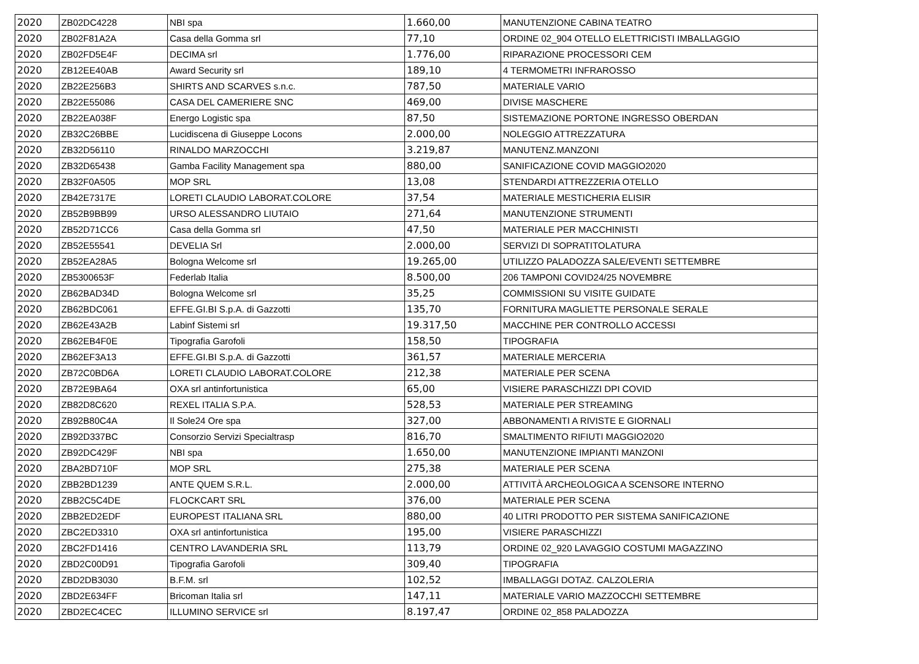| 2020 | ZB02DC4228 | NBI spa | 1.660,00 | MANUTENZIONE CABINA TEATRO |
| 2020 | ZB02F81A2A | Casa della Gomma srl | 77,10 | ORDINE 02_904 OTELLO ELETTRICISTI IMBALLAGGIO |
| 2020 | ZB02FD5E4F | DECIMA srl | 1.776,00 | RIPARAZIONE PROCESSORI CEM |
| 2020 | ZB12EE40AB | Award Security srl | 189,10 | 4 TERMOMETRI INFRAROSSO |
| 2020 | ZB22E256B3 | SHIRTS AND SCARVES s.n.c. | 787,50 | MATERIALE VARIO |
| 2020 | ZB22E55086 | CASA DEL CAMERIERE SNC | 469,00 | DIVISE MASCHERE |
| 2020 | ZB22EA038F | Energo Logistic spa | 87,50 | SISTEMAZIONE PORTONE INGRESSO OBERDAN |
| 2020 | ZB32C26BBE | Lucidiscena di Giuseppe Locons | 2.000,00 | NOLEGGIO ATTREZZATURA |
| 2020 | ZB32D56110 | RINALDO MARZOCCHI | 3.219,87 | MANUTENZ.MANZONI |
| 2020 | ZB32D65438 | Gamba Facility Management spa | 880,00 | SANIFICAZIONE COVID MAGGIO2020 |
| 2020 | ZB32F0A505 | MOP SRL | 13,08 | STENDARDI ATTREZZERIA OTELLO |
| 2020 | ZB42E7317E | LORETI CLAUDIO LABORAT.COLORE | 37,54 | MATERIALE MESTICHERIA ELISIR |
| 2020 | ZB52B9BB99 | URSO ALESSANDRO LIUTAIO | 271,64 | MANUTENZIONE STRUMENTI |
| 2020 | ZB52D71CC6 | Casa della Gomma srl | 47,50 | MATERIALE PER MACCHINISTI |
| 2020 | ZB52E55541 | DEVELIA Srl | 2.000,00 | SERVIZI DI SOPRATITOLATURA |
| 2020 | ZB52EA28A5 | Bologna Welcome srl | 19.265,00 | UTILIZZO PALADOZZA SALE/EVENTI SETTEMBRE |
| 2020 | ZB5300653F | Federlab Italia | 8.500,00 | 206 TAMPONI COVID24/25 NOVEMBRE |
| 2020 | ZB62BAD34D | Bologna Welcome srl | 35,25 | COMMISSIONI SU VISITE GUIDATE |
| 2020 | ZB62BDC061 | EFFE.GI.BI S.p.A. di Gazzotti | 135,70 | FORNITURA MAGLIETTE PERSONALE SERALE |
| 2020 | ZB62E43A2B | Labinf Sistemi srl | 19.317,50 | MACCHINE PER CONTROLLO ACCESSI |
| 2020 | ZB62EB4F0E | Tipografia Garofoli | 158,50 | TIPOGRAFIA |
| 2020 | ZB62EF3A13 | EFFE.GI.BI S.p.A. di Gazzotti | 361,57 | MATERIALE MERCERIA |
| 2020 | ZB72C0BD6A | LORETI CLAUDIO LABORAT.COLORE | 212,38 | MATERIALE PER SCENA |
| 2020 | ZB72E9BA64 | OXA srl antinfortunistica | 65,00 | VISIERE PARASCHIZZI DPI COVID |
| 2020 | ZB82D8C620 | REXEL ITALIA S.P.A. | 528,53 | MATERIALE PER STREAMING |
| 2020 | ZB92B80C4A | Il Sole24 Ore spa | 327,00 | ABBONAMENTI A RIVISTE E GIORNALI |
| 2020 | ZB92D337BC | Consorzio Servizi Specialtrasp | 816,70 | SMALTIMENTO RIFIUTI MAGGIO2020 |
| 2020 | ZB92DC429F | NBI spa | 1.650,00 | MANUTENZIONE IMPIANTI MANZONI |
| 2020 | ZBA2BD710F | MOP SRL | 275,38 | MATERIALE PER SCENA |
| 2020 | ZBB2BD1239 | ANTE QUEM S.R.L. | 2.000,00 | ATTIVITÀ ARCHEOLOGICA A SCENSORE INTERNO |
| 2020 | ZBB2C5C4DE | FLOCKCART SRL | 376,00 | MATERIALE PER SCENA |
| 2020 | ZBB2ED2EDF | EUROPEST ITALIANA SRL | 880,00 | 40 LITRI PRODOTTO PER SISTEMA SANIFICAZIONE |
| 2020 | ZBC2ED3310 | OXA srl antinfortunistica | 195,00 | VISIERE PARASCHIZZI |
| 2020 | ZBC2FD1416 | CENTRO LAVANDERIA SRL | 113,79 | ORDINE 02_920 LAVAGGIO COSTUMI MAGAZZINO |
| 2020 | ZBD2C00D91 | Tipografia Garofoli | 309,40 | TIPOGRAFIA |
| 2020 | ZBD2DB3030 | B.F.M. srl | 102,52 | IMBALLAGGI DOTAZ. CALZOLERIA |
| 2020 | ZBD2E634FF | Bricoman Italia srl | 147,11 | MATERIALE VARIO MAZZOCCHI SETTEMBRE |
| 2020 | ZBD2EC4CEC | ILLUMINO SERVICE srl | 8.197,47 | ORDINE 02_858 PALADOZZA |